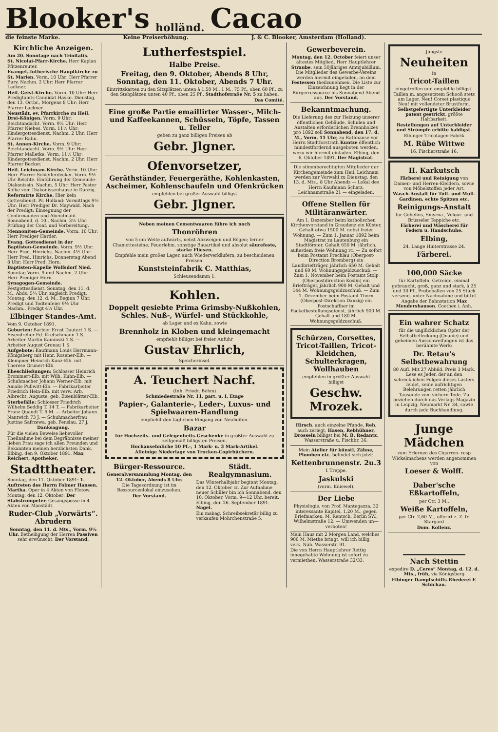Blooker's holländ. Cacao
die feinste Marke. Keine Preiserhöhung. J. & C. Blooker, Amsterdam (Holland).
Kirchliche Anzeigen.
Am 20. Sonntage nach Trinitatis.
St. Nicolai-Pfarr-Kirche. Herr Kaplan Pfitzenreuter.
Evangel.-lutherische Hauptkirche zu St. Marien. Vorm. 10 Uhr: Herr Pfarrer Bury. Nachm. 2 Uhr: Herr Pfarrer Lackner.
Heil. Geist-Kirche. Vorm. 10 Uhr: Herr Predigtamts-Candidat Haske. Dienstag, den 13. Octbr., Morgens 8 Uhr: Herr Pfarrer Lackner.
Neustädt. ev. Pfarrkirche zu Heil. Drei-Königen. Vorm. 9 Uhr: Beichtandacht. Vorm. 9½ Uhr: Herr Pfarrer Niebes. Vorm. 11½ Uhr: Kindergottesdienst. Nachm. 2 Uhr: Herr Pfarrer Rahn.
St. Annen-Kirche. Vorm. 9 Uhr: Beichtandacht. Vorm. 9½ Uhr: Herr Pfarrer Malletke. Vorm. 11½ Uhr: Kindergottesdienst. Nachm. 2 Uhr: Herr Pfarrer Becker.
Heil. Leichnam-Kirche. Vorm. 10 Uhr: Herr Pfarrer Schiefferdecker. Vorm. 9½ Uhr Beichte. Einführung der Gemeinde-Diakonissin. Nachm. 5 Uhr: Herr Pastor Kolbe vom Diakonissenhause in Danzig.
Reformirte Kirche. Hier kein Gottesdienst. Pr. Holland: Vormittags 9½ Uhr: Herr Prediger Dr. Maywald. Nach der Predigt: Einsegnung der Confirmanden und Abendmahl. Sonnabend, d. 10., Nachm. 3½ Uhr: Prüfung der Conf. und Vorbereitung.
Mennoniten-Gemeinde. Vorm. 10 Uhr: Herr Prediger Harder.
Evang. Gottesdienst in der Baptisten-Gemeinde. Vorm. 9½ Uhr: Herr Pred. Hinrichs. Nachm. 4½ Uhr: Herr Pred. Hinrichs. Donnerstag Abend 8 Uhr: Herr Pred. Horn.
Baptisten-Kapelle Wolfsdorf Nied. Sonntag Vorm. 9 und Nachm. 2 Uhr: Herr Prediger Horn.
Synagogen-Gemeinde. Festgottesdienst. Sonntag, den 11. d. M., Abds. 5¼ Uhr, zugleich Predigt. Montag, den 12. d. M., Beginn 7 Uhr, Predigt und Todtenfeier 9½ Uhr Nachm., Predigt 4¼ Uhr.
Elbinger Standes-Amt.
Vom 9. Oktober 1891.
Geburten: Barbier Ernst Dautert 1 S. — Eisendreher Ed. Kretschmann 1 S. — Arbeiter Martin Kaminski 1 S. — Arbeiter August Gronau 1 S.
Aufgebote: Kaufmann Louis Herrmann-Königsberg mit Henr. Rosener-Elb. — Klempner Heinrich Kunz-Elb. mit Therese Grunert-Elb.
Eheschließungen: Schlosser Heinrich Brommert-Elb. mit Wilh. Kuhn-Elb. — Schuhmacher Johann Werner-Elb. mit Amalie Pullwitt-Elb. — Fabrikarbeiter Friedrich Hein-Elb. mit verw. Arb. Albrecht, Auguste, geb. Eisenblätter-Elb.
Sterbefälle: Schlosser Friedrich Wilhelm Seddig T. 14 T. — Fabrikarbeiter Franz Quandt T. 6 M. — Arbeiter Johann Nantwich 73 J. — Schuhmacherfrau Justine Safrzewa, geb. Fenslau, 27 J.
Danksagung.
Für die vielen Beweise liebevoller Theilnahme bei dem Begräbnisse meiner lieben Frau sage ich allen Freunden und Bekannten meinen herzlichsten Dank. Elbing, den 9. Oktober 1891. Max Reichert, Apotheker.
Stadttheater.
Sonntag, den 11. Oktober 1891: 1. Auftreten des Herrn Folmer Hansen. Martha. Oper in 4 Akten von Flotow.
Montag, den 12. Oktober: Der Stabstrompeter. Gesangsposse in 4 Akten von Manstädt.
Ruder-Club „Vorwärts“. Abrudern
Sonntag, den 11. d. Mts., Vorm. 9½ Uhr. Betheiligung der Herren Passiven sehr erwünscht. Der Vorstand.
Lutherfestspiel.
Halbe Preise.
Freitag, den 9. Oktober, Abends 8 Uhr, Sonntag, den 11. Oktober, Abends 7 Uhr.
Eintrittskarten zu den Sitzplätzen unten à 1,50 M., 1 M., 75 Pf., oben 60 Pf., zu den Stehplätzen unten 40 Pf., oben 25 Pf., Stadthofstraße Nr. 5 zu haben.
Das Comité.
Eine große Partie emaillirter Wasser-, Milch- und Kaffeekannen, Schüsseln, Töpfe, Tassen u. Teller
geben zu ganz billigen Preisen ab
Gebr. Jlgner.
Ofenvorsetzer,
Geräthständer, Feuergeräthe, Kohlenkasten, Ascheimer, Kohlenschaufeln und Ofenkrücken
empfehlen bei großer Auswahl billigst
Gebr. Jlgner.
Neben meinen Cementwaaren führe ich noch
Thonröhren
von 5 cm Weite aufwärts, nebst Abzweigen und Bögen; ferner Chamottesteine, Feuerlehm, sonstige Bauartikel und absolut säurefeste, starke Fliesen.
Empfehle mein großes Lager, auch Wiederverkäufern, zu bescheidenen Preisen.
Kunststeinfabrik C. Matthias,
Schleusendamm 1.
Kohlen.
Doppelt gesiebte Prima Grimsby-Nußkohlen, Schles. Nuß-, Würfel- und Stückkohle,
ab Lager und ex Kahn, sowie
Brennholz in Kloben und kleingemacht
empfiehlt billigst bei freier Anfuhr
Gustav Ehrlich,
Speicherinsel.
A. Teuchert Nachf.
(Inh. Friedr. Behm)
Schmiedestraße Nr. 11, part. u. I. Etage
Papier-, Galanterie-, Leder-, Luxus- und Spielwaaren-Handlung
empfiehlt den täglichen Eingang von Neuheiten.
Bazar
für Hochzeits- und Gelegenheits-Geschenke in größter Auswahl zu zeitgemäß billigsten Preisen.
Hochansehnliche 50 Pf.-, 1 Mark- u. 3 Mark-Artikel.
Alleinige Niederlage von Trocken-Copirbüchern.
Bürger-Ressource.
Generalversammlung Montag, den 12. Oktober, Abends 8 Uhr.
Die Tagesordnung ist im Ressourcenlokal einzusehen.
Der Vorstand.
Städt. Realgymnasium.
Das Winterhalbjahr beginnt Montag, den 12. Oktober cr. Zur Aufnahme neuer Schüler bin ich Sonnabend, den 10. Oktober, Vorm. 9—12 Uhr, bereit. Elbing, den 26. September 1891. Nagel.
Ein mahag. Schreibsekretär billig zu verkaufen Mohrchenstraße 5.
Gewerbeverein.
Montag, den 12. October feiert unser ältestes Mitglied, Herr Hauptlehrer Straube, sein 50jähriges Amtsjubiläum. Die Mitglieder des Gewerbe-Vereins werden hiermit eingeladen, an dem Festessen theilzunehmen. Die Liste zur Einzeichnung liegt in der Bürgerressource bis Sonnabend Abend aus. Der Vorstand.
Bekanntmachung.
Die Lieferung des zur Heizung unserer öffentlichen Gebäude, Schulen und Anstalten erforderlichen Brennholzes pro 1892 soll Sonnabend, den 17. d. M., Vorm. 11 Uhr, zu Rathhause vor Herrn Stadtforstrath Kuntze öffentlich mindestfordernd ausgeboten werden, wozu wir hiermit einladen. Elbing, den 6. Oktober 1891. Der Magistrat.
Die stimmberechtigten Mitglieder der Kirchengemeinde zum Heil. Leichnam werden zur Vorwahl zu Dienstag, den 13. d. Mts., 8 Uhr Abends — Lokal des Herrn Kaufmann Schatz, Leichnamstraße 21 — eingeladen.
Offene Stellen für Militäranwärter.
Am 1. Dezember beim katholischen Kirchenvorstand in Graudenz ein Küster, Gehalt etwa 1500 M. nebst freier Wohnung. — Zum 1. Januar 1892 beim Magistrat zu Lautenburg ein Stadtförster, Gehalt 650 M. jährlich, außerdem freie Wohnung rc. — Zu sofort beim Postamt Prechlau (Oberpost-Direction Bromberg) ein Landbriefträger, jährlich 650 M. Gehalt und 60 M. Wohnungsgeldzuschuß. — Zum 1. November beim Postamt Stolp (Oberpostdirection Köslin) ein Briefträger, jährlich 900 M. Gehalt und 144 M. Wohnungsgeldzuschuß. — Zum 1. Dezember beim Postamt Thorn (Oberpost-Direktion Danzig) ein Postschaffner im Packetbestellungsdienst, jährlich 900 M. Gehalt und 180 M. Wohnungsgeldzuschuß.
Schürzen, Corsettes, Tricot-Taillen, Tricot-Kleidchen, Schulterkragen, Wollhauben
empfehlen in größter Auswahl billigst
Geschw. Mrozek.
Hirsch, auch einzelne Pfunde, Reh, auch zerlegt, Hasen, Rebhühner, Drosseln billigst bei M. B. Redantz, Wasserstraße u. Fischbr. 36.
Mein Atelier für künstl. Zähne, Plomben etc. befindet sich jetzt:
Kettenbrunnenstr. 2u.3
1 Treppe.
Jaskulski
(vorm. Kniewel).
Der Liebe
Physiologie, von Prof. Mantegazza, 32 interessante Kapitel, 1,20 M., gegen Briefmarken. M. Rentsch, Berlin SW., Wilhelmstraße 12. — Umwenden un—verboten!
Mein Haus mit 2 Morgen Land, welches 900 M. Miethe bringt, will ich billig verk. Näh. Wasserstr. 91.
Die von Herrn Hauptlehrer Rettig innegehabte Wohnung ist sofort zu vermiethen. Wasserstraße 32/33.
Jüngste
Neuheiten
in
Tricot-Taillen
eingetroffen und empfehle billigst. Taillen m. angesetztem Schooß stets am Lager. Neu! Corset plastique Neu! mit vollendeter Brustform. Selbstgefertigte Unterkleider patent gestrickt, größte Haltbarkeit.
Bestellungen auf Unterkleider und Strümpfe erbitte baldigst.
Elbinger Tricotagen-Fabrik
M. Rübe Wittwe
16. Fischerstraße 16.
H. Karkutsch
Färberei und Reinigung von Damen- und Herren-Kleidern, sowie von Möbelstoffen jeder Art.
Wasch-Anstalt für Tüll- und Mull-Gardinen, echte Spitzen etc.
Reinigungs-Anstalt
für Gobelins, Smyrna-, Velour- und Brüsseler Teppiche etc.
Färberei und Wäscherei für Federn u. Handschuhe.
Elbing,
24. Lange Hinterstrasse 24.
Färberei.
100,000 Säcke
für Kartoffeln, Getreide, einmal gebraucht, groß, ganz und stark, à 25 und 30 Pf., Probeballen von 25 Stück versend. unter Nachnahme und bittet Angabe der Bahnstation Max Mendershausen, Coethen i. Anh.
Ein wahrer Schatz
für die unglücklichen Opfer der Selbstbefleckung (Onanie) und geheimen Ausschweifungen ist das berühmte Werk:
Dr. Retau's Selbstbewahrung
80 Aufl. Mit 27 Abbild. Preis 3 Mark. Lese es Jeder, der an den schrecklichen Folgen dieses Lasters leidet, seine aufrichtigen Belehrungen retten jährlich Tausende vom sichern Tode. Zu beziehen durch das Verlags-Magazin in Leipzig, Neumarkt Nr. 34, sowie durch jede Buchhandlung.
Junge Mädchen
zum Erlernen des Cigarren- resp Wickelmachens werden angenommen von
Loeser & Wolff.
Daber'sche Eßkartoffeln,
per Ctr. 3 M.,
Weiße Kartoffeln,
per Ctr. 2,60 M., offerirt z. Z. fr. Stargard
Dom. Kollenz.
Nach Stettin
expedire D. „Ceres“ Montag, d. 12. d. Mts., früh, via Königsberg
Elbinger Dampfschiffs-Rhederei F. Schichau.